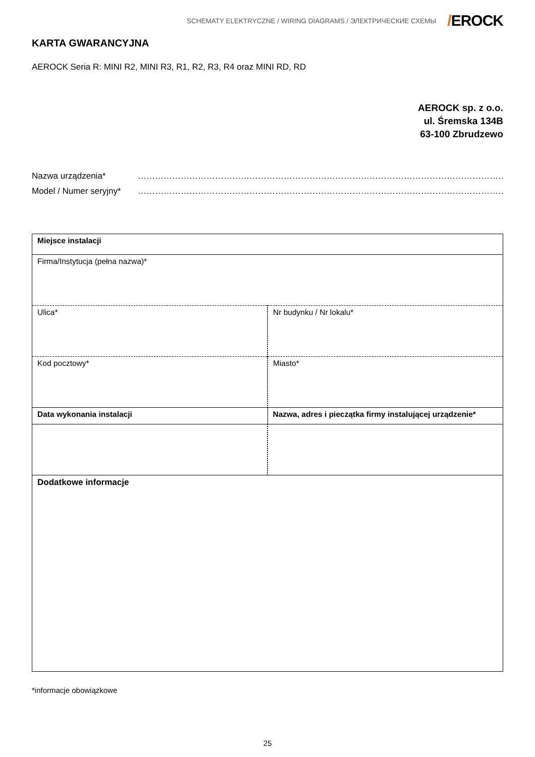SCHEMATY ELEKTRYCZNE / WIRING DIAGRAMS / ЭЛЕКТРИЧЕСКИЕ СХЕМЫ
/EROCK
KARTA GWARANCYJNA
AEROCK Seria R: MINI R2, MINI R3, R1, R2, R3, R4 oraz MINI RD, RD
AEROCK sp. z o.o.
ul. Śremska 134B
63-100 Zbrudzewo
Nazwa urządzenia* ……………………………………………………………………………………………………………………………
Model / Numer seryjny*
……………………………………………………………………………………………………………………………
| Miejsce instalacji | |
| Firma/Instytucja (pełna nazwa)* | |
| Ulica* | Nr budynku / Nr lokalu* |
| Kod pocztowy* | Miasto* |
| Data wykonania instalacji | Nazwa, adres i pieczątka firmy instalującej urządzenie* |
| Dodatkowe informacje | |
*informacje obowiązkowe
25